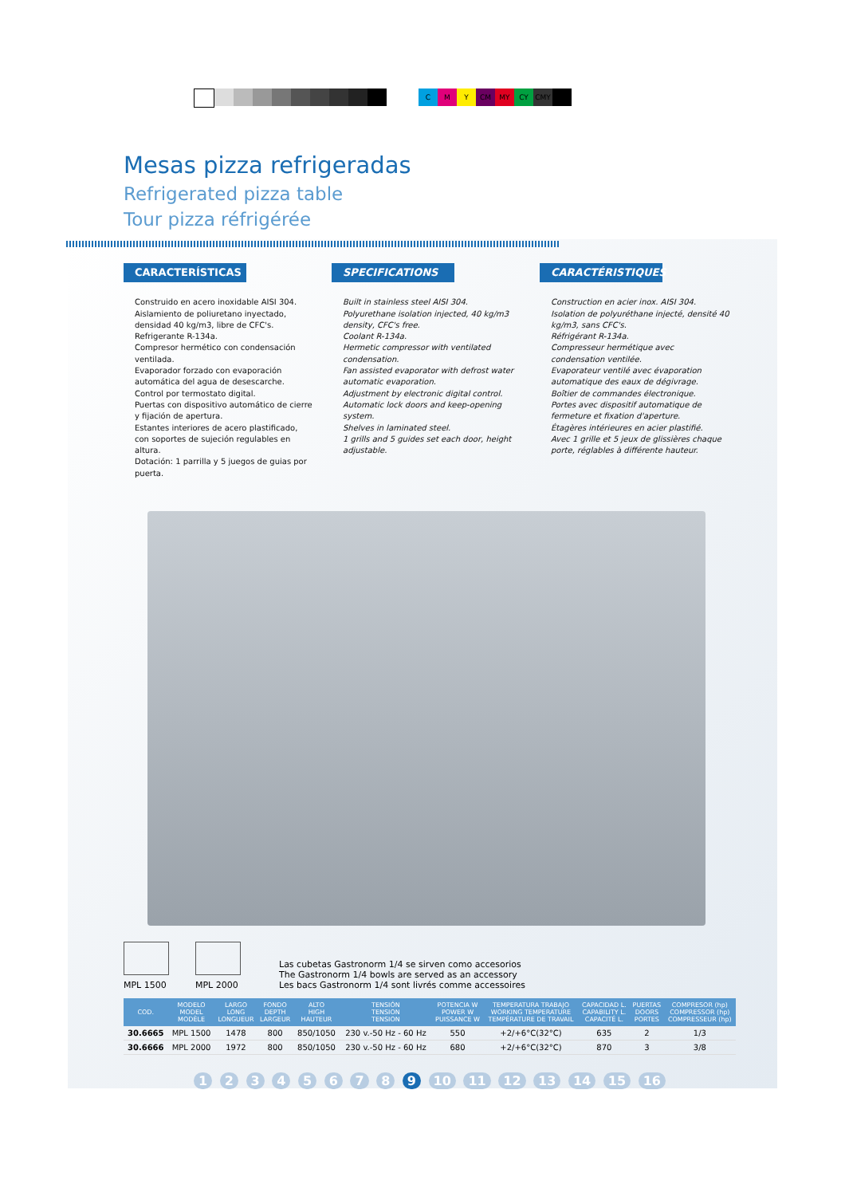C M Y CM MY CY CMY
Mesas pizza refrigeradas
Refrigerated pizza table
Tour pizza réfrigérée
CARACTERÍSTICAS
Construido en acero inoxidable AISI 304.
Aislamiento de poliuretano inyectado, densidad 40 kg/m3, libre de CFC's.
Refrigerante R-134a.
Compresor hermético con condensación ventilada.
Evaporador forzado con evaporación automática del agua de desescarche.
Control por termostato digital.
Puertas con dispositivo automático de cierre y fijación de apertura.
Estantes interiores de acero plastificado, con soportes de sujeción regulables en altura.
Dotación: 1 parrilla y 5 juegos de guias por puerta.
SPECIFICATIONS
Built in stainless steel AISI 304.
Polyurethane isolation injected, 40 kg/m3 density, CFC's free.
Coolant R-134a.
Hermetic compressor with ventilated condensation.
Fan assisted evaporator with defrost water automatic evaporation.
Adjustment by electronic digital control.
Automatic lock doors and keep-opening system.
Shelves in laminated steel.
1 grills and 5 guides set each door, height adjustable.
CARACTÉRISTIQUES
Construction en acier inox. AISI 304.
Isolation de polyuréthane injecté, densité 40 kg/m3, sans CFC's.
Réfrigérant R-134a.
Compresseur hermétique avec condensation ventilée.
Evaporateur ventilé avec évaporation automatique des eaux de dégivrage.
Boîtier de commandes électronique.
Portes avec dispositif automatique de fermeture et fixation d'aperture.
Étagères intérieures en acier plastifié.
Avec 1 grille et 5 jeux de glissières chaque porte, réglables à différente hauteur.
MPL 1500
MPL 2000
Las cubetas Gastronorm 1/4 se sirven como accesorios
The Gastronorm 1/4 bowls are served as an accessory
Les bacs Gastronorm 1/4 sont livrés comme accessoires
| COD. | MODELO MODEL MODÈLE | LARGO LONG LONGUEUR | FONDO DEPTH LARGEUR | ALTO HIGH HAUTEUR | TENSIÓN TENSION TENSION | POTENCIA W POWER W PUISSANCE W | TEMPERATURA TRABAJO WORKING TEMPERATURE TEMPÉRATURE DE TRAVAIL | CAPACIDAD L. CAPABILITY L. CAPACITÉ L. | PUERTAS DOORS PORTES | COMPRESOR (hp) COMPRESSOR (hp) COMPRESSEUR (hp) |
| --- | --- | --- | --- | --- | --- | --- | --- | --- | --- | --- |
| 30.6665 | MPL 1500 | 1478 | 800 | 850/1050 | 230 v.-50 Hz - 60 Hz | 550 | +2/+6°C(32°C) | 635 | 2 | 1/3 |
| 30.6666 | MPL 2000 | 1972 | 800 | 850/1050 | 230 v.-50 Hz - 60 Hz | 680 | +2/+6°C(32°C) | 870 | 3 | 3/8 |
1 2 3 4 5 6 7 8 9 10 11 12 13 14 15 16